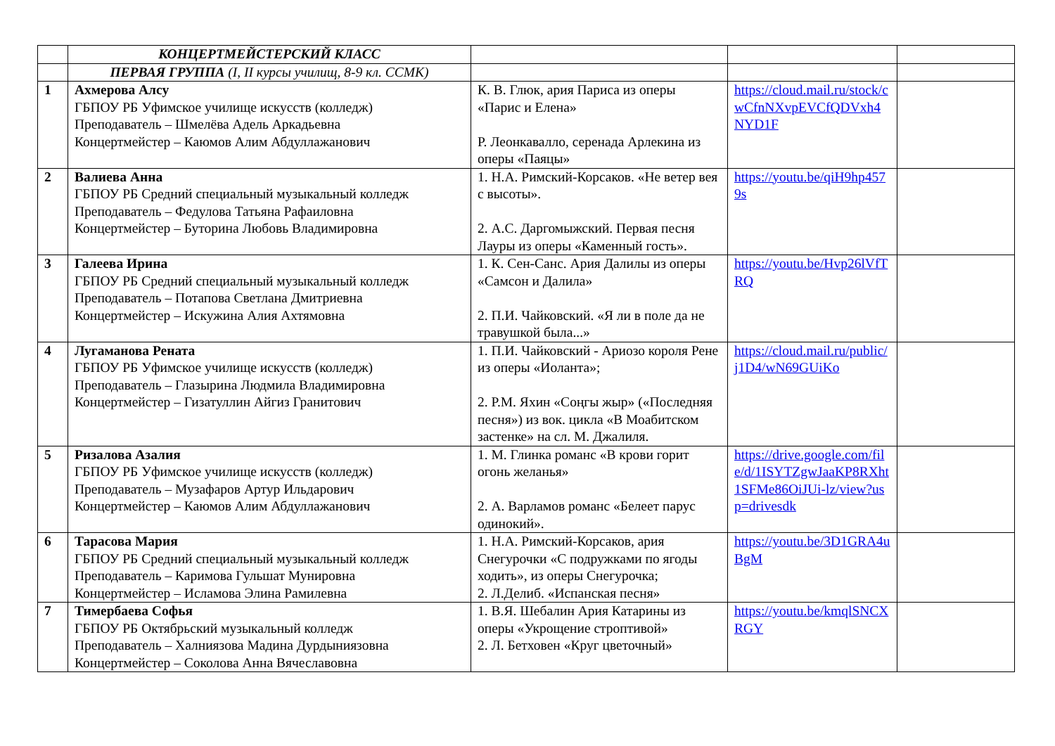| | КОНЦЕРТМЕЙСТЕРСКИЙ КЛАСС | | | |
| | ПЕРВАЯ ГРУППА (I, II курсы училищ, 8-9 кл. ССМК) | | | |
| 1 | Ахмерова Алсу ГБПОУ РБ Уфимское училище искусств (колледж) Преподаватель – Шмелёва Адель Аркадьевна Концертмейстер – Каюмов Алим Абдуллажанович | К. В. Глюк, ария Париса из оперы «Парис и Елена» Р. Леонкавалло, серенада Арлекина из оперы «Паяцы» | https://cloud.mail.ru/stock/cwCfnNXvpEVCfQDVxh4NYD1F | |
| 2 | Валиева Анна ГБПОУ РБ Средний специальный музыкальный колледж Преподаватель – Федулова Татьяна Рафаиловна Концертмейстер – Буторина Любовь Владимировна | 1. Н.А. Римский-Корсаков. «Не ветер вея с высоты». 2. А.С. Даргомыжский. Первая песня Лауры из оперы «Каменный гость». | https://youtu.be/qiH9hp4579s | |
| 3 | Галеева Ирина ГБПОУ РБ Средний специальный музыкальный колледж Преподаватель – Потапова Светлана Дмитриевна Концертмейстер – Искужина Алия Ахтямовна | 1. К. Сен-Санс. Ария Далилы из оперы «Самсон и Далила» 2. П.И. Чайковский. «Я ли в поле да не травушкой была...» | https://youtu.be/Hvp26lVfTRQ | |
| 4 | Лугаманова Рената ГБПОУ РБ Уфимское училище искусств (колледж) Преподаватель – Глазырина Людмила Владимировна Концертмейстер – Гизатуллин Айгиз Гранитович | 1. П.И. Чайковский - Ариозо короля Рене из оперы «Иоланта»; 2. Р.М. Яхин «Соңгы жыр» («Последняя песня») из вок. цикла «В Моабитском застенке» на сл. М. Джалиля. | https://cloud.mail.ru/public/j1D4/wN69GUiKo | |
| 5 | Ризалова Азалия ГБПОУ РБ Уфимское училище искусств (колледж) Преподаватель – Музафаров Артур Ильдарович Концертмейстер – Каюмов Алим Абдуллажанович | 1. М. Глинка романс «В крови горит огонь желанья» 2. А. Варламов романс «Белеет парус одинокий». | https://drive.google.com/file/d/1ISYTZgwJaaKP8RXht1SFMe86OiJUi-lz/view?usp=drivesdk | |
| 6 | Тарасова Мария ГБПОУ РБ Средний специальный музыкальный колледж Преподаватель – Каримова Гульшат Мунировна Концертмейстер – Исламова Элина Рамилевна | 1. Н.А. Римский-Корсаков, ария Снегурочки «С подружками по ягоды ходить», из оперы Снегурочка; 2. Л.Делиб. «Испанская песня» | https://youtu.be/3D1GRA4uBgM | |
| 7 | Тимербаева Софья ГБПОУ РБ Октябрьский музыкальный колледж Преподаватель – Халниязова Мадина Дурдыниязовна Концертмейстер – Соколова Анна Вячеславовна | 1. В.Я. Шебалин Ария Катарины из оперы «Укрощение строптивой» 2. Л. Бетховен «Круг цветочный» | https://youtu.be/kmqlSNCXRGY | |